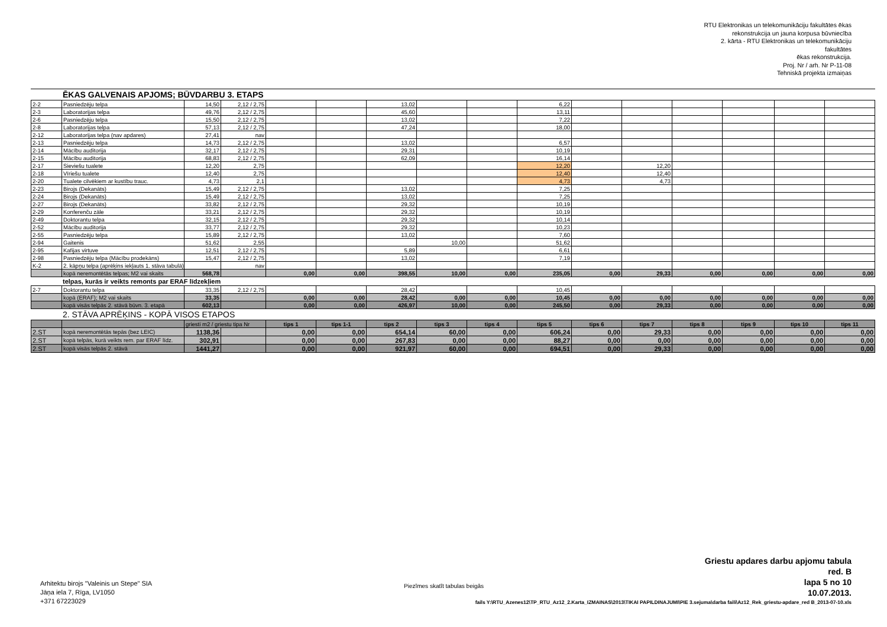RTU Elektronikas un telekomunikāciju fakultātes ēkas
rekonstrukcija un jauna korpusa būvniecība
2. kārta - RTU Elektronikas un telekomunikāciju
fakultātes
ēkas rekonstrukcija.
Proj. Nr / arh. Nr P-11-08
Tehniskā projekta izmaiņas
ĒKAS GALVENAIS APJOMS; BŪVDARBU 3. ETAPS
| 2-2 | Pasniedzēju telpa | 14,50 | 2,12 / 2,75 | | | 13,02 | | | 6,22 | | | | | | |
| 2-3 | Laboratorijas telpa | 49,76 | 2,12 / 2,75 | | | 45,60 | | | 13,11 | | | | | | |
| 2-6 | Pasniedzēju telpa | 15,50 | 2,12 / 2,75 | | | 13,02 | | | 7,22 | | | | | | |
| 2-8 | Laboratorijas telpa | 57,13 | 2,12 / 2,75 | | | 47,24 | | | 18,00 | | | | | | |
| 2-12 | Laboratorijas telpa (nav apdares) | 27,41 | nav | | | | | | | | | | | | |
| 2-13 | Pasniedzēju telpa | 14,73 | 2,12 / 2,75 | | | 13,02 | | | 6,57 | | | | | | |
| 2-14 | Mācību auditorija | 32,17 | 2,12 / 2,75 | | | 29,31 | | | 10,19 | | | | | | |
| 2-15 | Mācību auditorija | 68,83 | 2,12 / 2,75 | | | 62,09 | | | 16,14 | | | | | | |
| 2-17 | Sieviešu tualete | 12,20 | 2,75 | | | | | | 12,20 | | 12,20 | | | | |
| 2-18 | Vīriešu tualete | 12,40 | 2,75 | | | | | | 12,40 | | 12,40 | | | | |
| 2-20 | Tualete cilvēkiem ar kustību trauc. | 4,73 | 2,1 | | | | | | 4,73 | | 4,73 | | | | |
| 2-23 | Birojs (Dekanāts) | 15,49 | 2,12 / 2,75 | | | 13,02 | | | 7,25 | | | | | | |
| 2-24 | Birojs (Dekanāts) | 15,49 | 2,12 / 2,75 | | | 13,02 | | | 7,25 | | | | | | |
| 2-27 | Birojs (Dekanāts) | 33,82 | 2,12 / 2,75 | | | 29,32 | | | 10,19 | | | | | | |
| 2-29 | Konferenču zāle | 33,21 | 2,12 / 2,75 | | | 29,32 | | | 10,19 | | | | | | |
| 2-49 | Doktorantu telpa | 32,15 | 2,12 / 2,75 | | | 29,32 | | | 10,14 | | | | | | |
| 2-52 | Mācību auditorija | 33,77 | 2,12 / 2,75 | | | 29,32 | | | 10,23 | | | | | | |
| 2-55 | Pasniedzēju telpa | 15,89 | 2,12 / 2,75 | | | 13,02 | | | 7,60 | | | | | | |
| 2-94 | Gaitenis | 51,62 | 2,55 | | | | 10,00 | | 51,62 | | | | | | |
| 2-95 | Kafijas virtuve | 12,51 | 2,12 / 2,75 | | | 5,89 | | | 6,61 | | | | | | |
| 2-98 | Pasniedzēju telpa (Mācību prodekāns) | 15,47 | 2,12 / 2,75 | | | 13,02 | | | 7,19 | | | | | | |
| K-2 | 2. kāpņu telpa (aprēķins iekļauts 1. stāva tabulā) | | nav | | | | | | | | | | | | |
| | kopā neremontētās telpas; M2 vai skaits | 568,78 | | 0,00 | 0,00 | 398,55 | 10,00 | 0,00 | 235,05 | 0,00 | 29,33 | 0,00 | 0,00 | 0,00 | 0,00 |
telpas, kurās ir veikts remonts par ERAF līdzekļiem
| 2-7 | Doktorantu telpa | 33,35 | 2,12 / 2,75 | | | 28,42 | | | 10,45 | | | | | | |
| | kopā (ERAF); M2 vai skaits | 33,35 | | 0,00 | 0,00 | 28,42 | 0,00 | 0,00 | 10,45 | 0,00 | 0,00 | 0,00 | 0,00 | 0,00 | 0,00 |
| | kopā visās telpās 2. stāvā būvn. 3. etapā | 602,13 | | 0,00 | 0,00 | 426,97 | 10,00 | 0,00 | 245,50 | 0,00 | 29,33 | 0,00 | 0,00 | 0,00 | 0,00 |
2. STĀVA APRĒĶINS - KOPĀ VISOS ETAPOS
| | | griesti m2 / griestu tipa Nr | | tips 1 | tips 1-1 | tips 2 | tips 3 | tips 4 | tips 5 | tips 6 | tips 7 | tips 8 | tips 9 | tips 10 | tips 11 |
| --- | --- | --- | --- | --- | --- | --- | --- | --- | --- | --- | --- | --- | --- | --- | --- |
| 2.ST | kopā neremontētās tepās (bez LEIC) | 1138,36 | | 0,00 | 0,00 | 654,14 | 60,00 | 0,00 | 606,24 | 0,00 | 29,33 | 0,00 | 0,00 | 0,00 | 0,00 |
| 2.ST | kopā telpās, kurā veikts rem. par ERAF līdz. | 302,91 | | 0,00 | 0,00 | 267,83 | 0,00 | 0,00 | 88,27 | 0,00 | 0,00 | 0,00 | 0,00 | 0,00 | 0,00 |
| 2.ST | kopā visās telpās 2. stāvā | 1441,27 | | 0,00 | 0,00 | 921,97 | 60,00 | 0,00 | 694,51 | 0,00 | 29,33 | 0,00 | 0,00 | 0,00 | 0,00 |
Griestu apdares darbu apjomu tabula
red. B
lapa 5 no 10
10.07.2013.
Arhitektu birojs "Valeinis un Stepe" SIA
Jāņa iela 7, Rīga, LV1050
+371 67223029
Piezīmes skatīt tabulas beigās
fails Y:\RTU_Azenes12\TP_RTU_Az12_2.Karta_IZMAINAS\2013\TIKAI PAPILDINAJUMI\PIE 3.sejuma\darba faili\Az12_Rek_griestu-apdare_red B_2013-07-10.xls